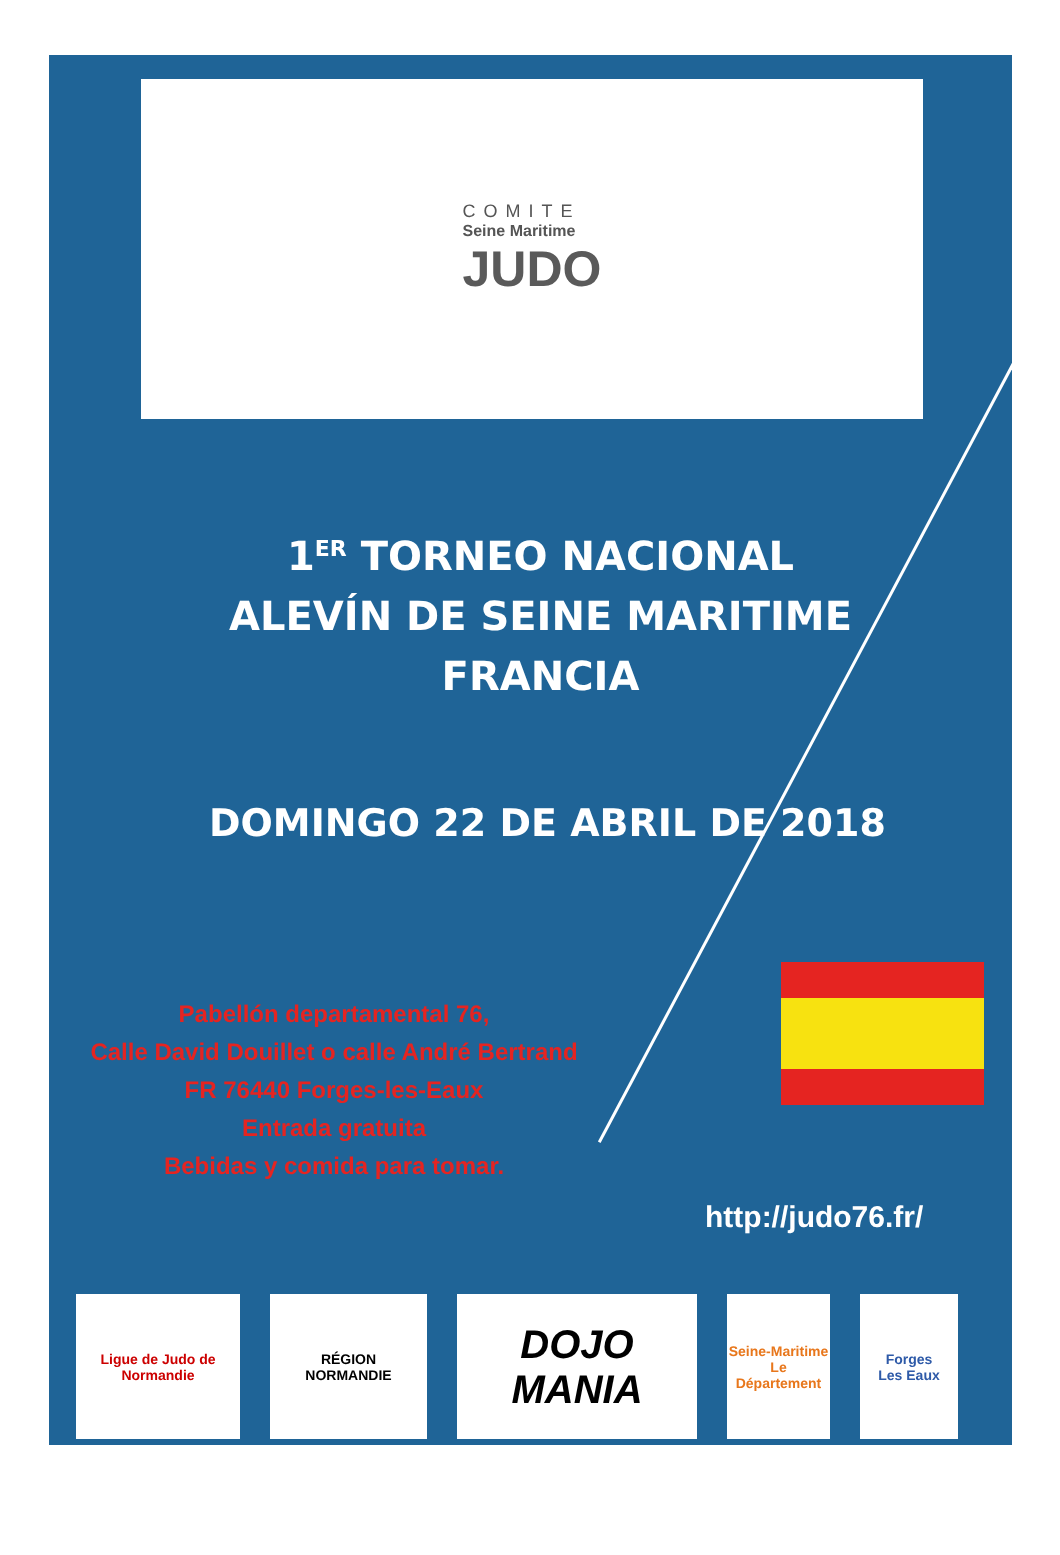COMITE
Seine Maritime
JUDO
1<sup>ER</sup> TORNEO NACIONAL ALEVÍN DE SEINE MARITIME
FRANCIA
DOMINGO 22 DE ABRIL DE 2018
Pabellón departamental 76,
Calle David Douillet o calle André Bertrand
FR 76440 Forges-les-Eaux
Entrada gratuita
Bebidas y comida para tomar.
http://judo76.fr/
Ligue de Judo de Normandie
RÉGION
NORMANDIE
DOJO MANIA
Seine-Maritime
Le Département
Forges
Les Eaux